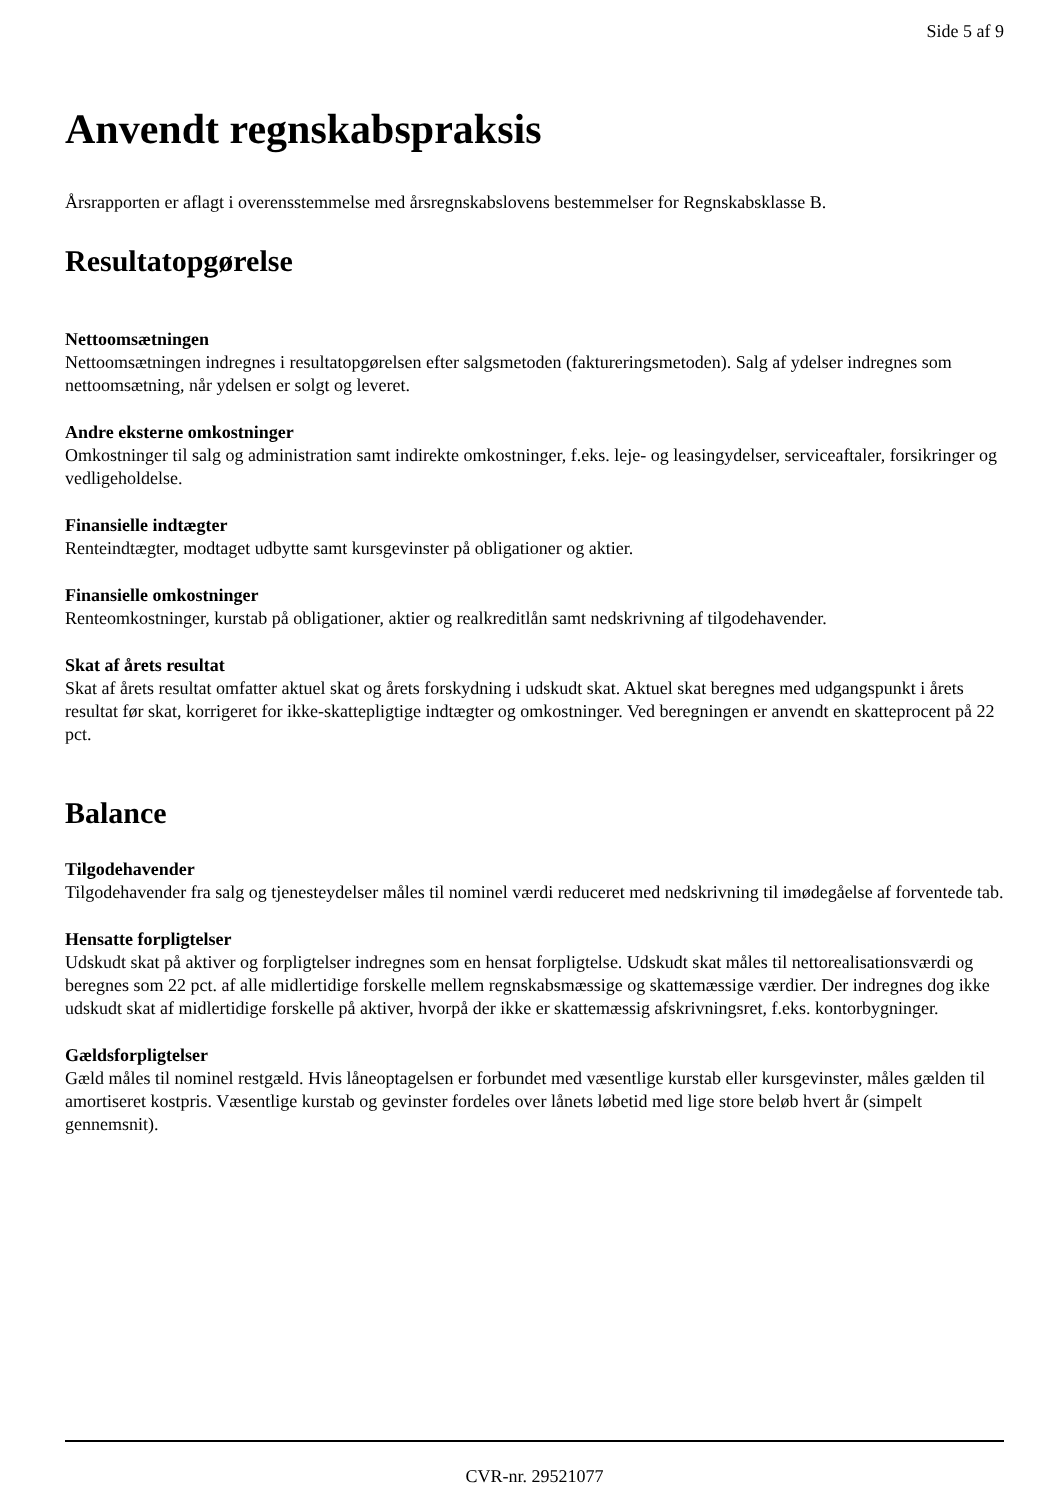Side 5 af 9
Anvendt regnskabspraksis
Årsrapporten er aflagt i overensstemmelse med årsregnskabslovens bestemmelser for Regnskabsklasse B.
Resultatopgørelse
Nettoomsætningen
Nettoomsætningen indregnes i resultatopgørelsen efter salgsmetoden (faktureringsmetoden). Salg af ydelser indregnes som nettoomsætning, når ydelsen er solgt og leveret.
Andre eksterne omkostninger
Omkostninger til salg og administration samt indirekte omkostninger, f.eks. leje- og leasingydelser, serviceaftaler, forsikringer og vedligeholdelse.
Finansielle indtægter
Renteindtægter, modtaget udbytte samt kursgevinster på obligationer og aktier.
Finansielle omkostninger
Renteomkostninger, kurstab på obligationer, aktier og realkreditlån samt nedskrivning af tilgodehavender.
Skat af årets resultat
Skat af årets resultat omfatter aktuel skat og årets forskydning i udskudt skat. Aktuel skat beregnes med udgangspunkt i årets resultat før skat, korrigeret for ikke-skattepligtige indtægter og omkostninger. Ved beregningen er anvendt en skatteprocent på 22 pct.
Balance
Tilgodehavender
Tilgodehavender fra salg og tjenesteydelser måles til nominel værdi reduceret med nedskrivning til imødegåelse af forventede tab.
Hensatte forpligtelser
Udskudt skat på aktiver og forpligtelser indregnes som en hensat forpligtelse. Udskudt skat måles til nettorealisationsværdi og beregnes som 22 pct. af alle midlertidige forskelle mellem regnskabsmæssige og skattemæssige værdier. Der indregnes dog ikke udskudt skat af midlertidige forskelle på aktiver, hvorpå der ikke er skattemæssig afskrivningsret, f.eks. kontorbygninger.
Gældsforpligtelser
Gæld måles til nominel restgæld. Hvis låneoptagelsen er forbundet med væsentlige kurstab eller kursgevinster, måles gælden til amortiseret kostpris. Væsentlige kurstab og gevinster fordeles over lånets løbetid med lige store beløb hvert år (simpelt gennemsnit).
CVR-nr. 29521077